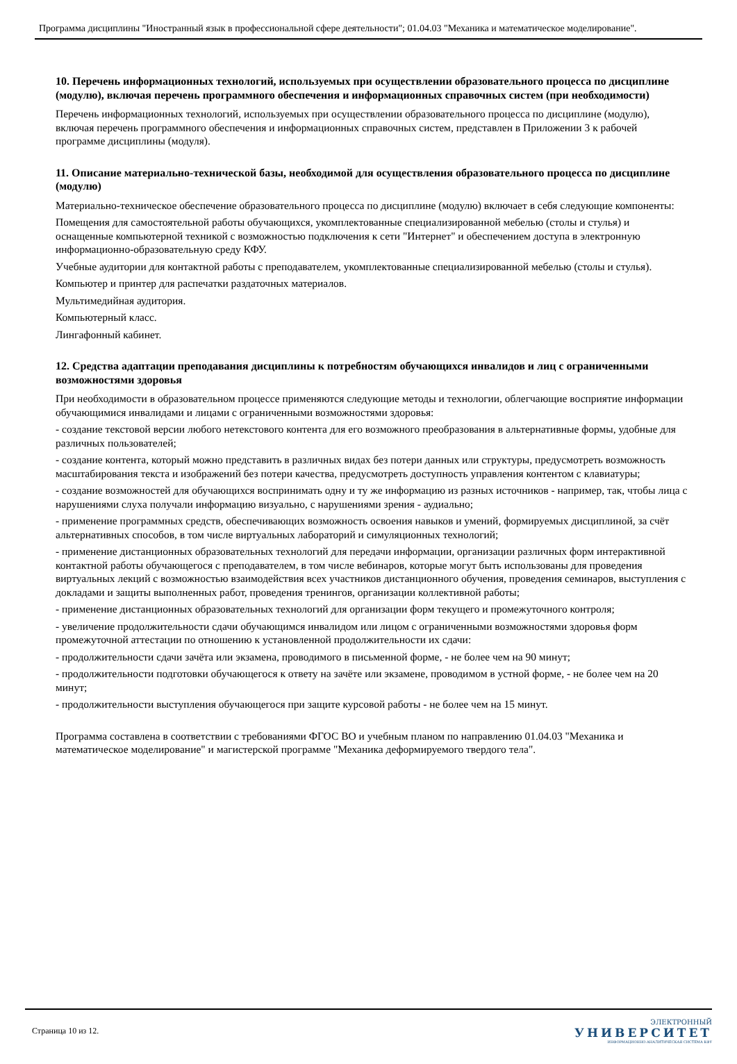Программа дисциплины "Иностранный язык в профессиональной сфере деятельности"; 01.04.03 "Механика и математическое моделирование".
10. Перечень информационных технологий, используемых при осуществлении образовательного процесса по дисциплине (модулю), включая перечень программного обеспечения и информационных справочных систем (при необходимости)
Перечень информационных технологий, используемых при осуществлении образовательного процесса по дисциплине (модулю), включая перечень программного обеспечения и информационных справочных систем, представлен в Приложении 3 к рабочей программе дисциплины (модуля).
11. Описание материально-технической базы, необходимой для осуществления образовательного процесса по дисциплине (модулю)
Материально-техническое обеспечение образовательного процесса по дисциплине (модулю) включает в себя следующие компоненты:
Помещения для самостоятельной работы обучающихся, укомплектованные специализированной мебелью (столы и стулья) и оснащенные компьютерной техникой с возможностью подключения к сети "Интернет" и обеспечением доступа в электронную информационно-образовательную среду КФУ.
Учебные аудитории для контактной работы с преподавателем, укомплектованные специализированной мебелью (столы и стулья).
Компьютер и принтер для распечатки раздаточных материалов.
Мультимедийная аудитория.
Компьютерный класс.
Лингафонный кабинет.
12. Средства адаптации преподавания дисциплины к потребностям обучающихся инвалидов и лиц с ограниченными возможностями здоровья
При необходимости в образовательном процессе применяются следующие методы и технологии, облегчающие восприятие информации обучающимися инвалидами и лицами с ограниченными возможностями здоровья:
- создание текстовой версии любого нетекстового контента для его возможного преобразования в альтернативные формы, удобные для различных пользователей;
- создание контента, который можно представить в различных видах без потери данных или структуры, предусмотреть возможность масштабирования текста и изображений без потери качества, предусмотреть доступность управления контентом с клавиатуры;
- создание возможностей для обучающихся воспринимать одну и ту же информацию из разных источников - например, так, чтобы лица с нарушениями слуха получали информацию визуально, с нарушениями зрения - аудиально;
- применение программных средств, обеспечивающих возможность освоения навыков и умений, формируемых дисциплиной, за счёт альтернативных способов, в том числе виртуальных лабораторий и симуляционных технологий;
- применение дистанционных образовательных технологий для передачи информации, организации различных форм интерактивной контактной работы обучающегося с преподавателем, в том числе вебинаров, которые могут быть использованы для проведения виртуальных лекций с возможностью взаимодействия всех участников дистанционного обучения, проведения семинаров, выступления с докладами и защиты выполненных работ, проведения тренингов, организации коллективной работы;
- применение дистанционных образовательных технологий для организации форм текущего и промежуточного контроля;
- увеличение продолжительности сдачи обучающимся инвалидом или лицом с ограниченными возможностями здоровья форм промежуточной аттестации по отношению к установленной продолжительности их сдачи:
- продолжительности сдачи зачёта или экзамена, проводимого в письменной форме, - не более чем на 90 минут;
- продолжительности подготовки обучающегося к ответу на зачёте или экзамене, проводимом в устной форме, - не более чем на 20 минут;
- продолжительности выступления обучающегося при защите курсовой работы - не более чем на 15 минут.
Программа составлена в соответствии с требованиями ФГОС ВО и учебным планом по направлению 01.04.03 "Механика и математическое моделирование" и магистерской программе "Механика деформируемого твердого тела".
Страница 10 из 12.
ЭЛЕКТРОННЫЙ
УНИВЕРСИТЕТ
ИНФОРМАЦИОННО-АНАЛИТИЧЕСКАЯ СИСТЕМА КФУ